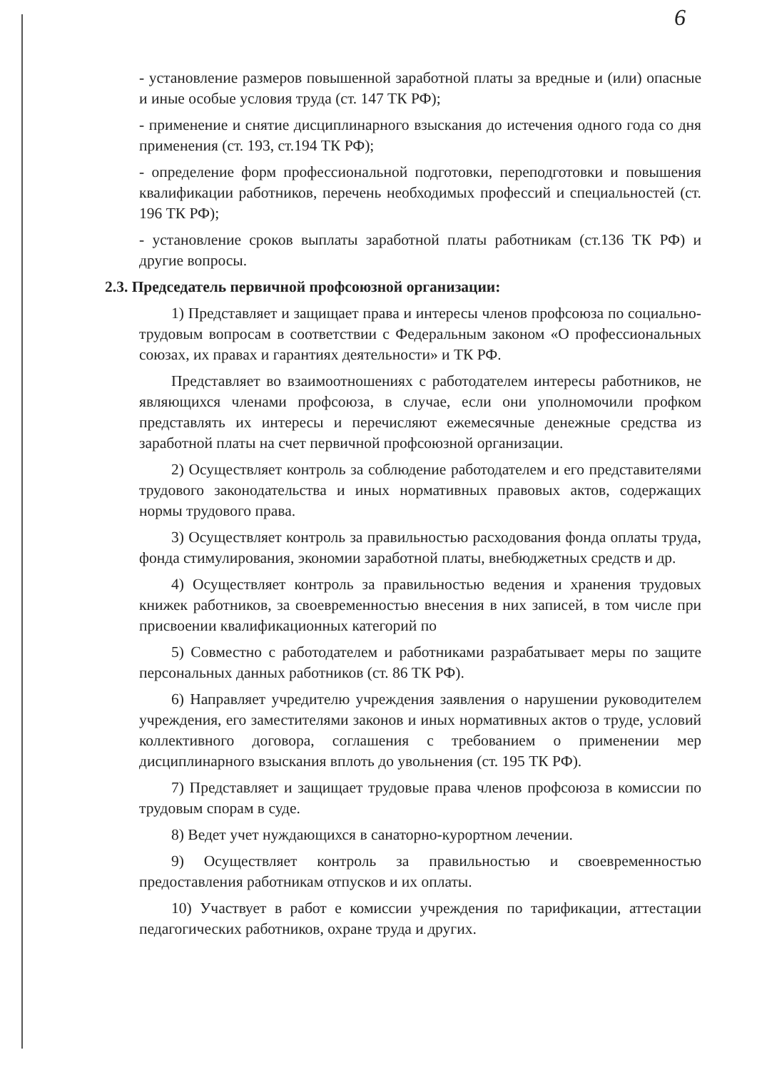6
- установление размеров повышенной заработной платы за вредные и (или) опасные и иные особые условия труда (ст. 147 ТК РФ);
- применение и снятие дисциплинарного взыскания до истечения одного года со дня применения (ст. 193, ст.194 ТК РФ);
- определение форм профессиональной подготовки, переподготовки и повышения квалификации работников, перечень необходимых профессий и специальностей (ст. 196 ТК РФ);
- установление сроков выплаты заработной платы работникам (ст.136 ТК РФ) и другие вопросы.
2.3. Председатель первичной профсоюзной организации:
1) Представляет и защищает права и интересы членов профсоюза по социально-трудовым вопросам в соответствии с Федеральным законом «О профессиональных союзах, их правах и гарантиях деятельности» и ТК РФ.
Представляет во взаимоотношениях с работодателем интересы работников, не являющихся членами профсоюза, в случае, если они уполномочили профком представлять их интересы и перечисляют ежемесячные денежные средства из заработной платы на счет первичной профсоюзной организации.
2) Осуществляет контроль за соблюдение работодателем и его представителями трудового законодательства и иных нормативных правовых актов, содержащих нормы трудового права.
3) Осуществляет контроль за правильностью расходования фонда оплаты труда, фонда стимулирования, экономии заработной платы, внебюджетных средств и др.
4) Осуществляет контроль за правильностью ведения и хранения трудовых книжек работников, за своевременностью внесения в них записей, в том числе при присвоении квалификационных категорий по
5) Совместно с работодателем и работниками разрабатывает меры по защите персональных данных работников (ст. 86 ТК РФ).
6) Направляет учредителю учреждения заявления о нарушении руководителем учреждения, его заместителями законов и иных нормативных актов о труде, условий коллективного договора, соглашения с требованием о применении мер дисциплинарного взыскания вплоть до увольнения (ст. 195 ТК РФ).
7) Представляет и защищает трудовые права членов профсоюза в комиссии по трудовым спорам в суде.
8) Ведет учет нуждающихся в санаторно-курортном лечении.
9) Осуществляет контроль за правильностью и своевременностью предоставления работникам отпусков и их оплаты.
10) Участвует в работ е комиссии учреждения по тарификации, аттестации педагогических работников, охране труда и других.